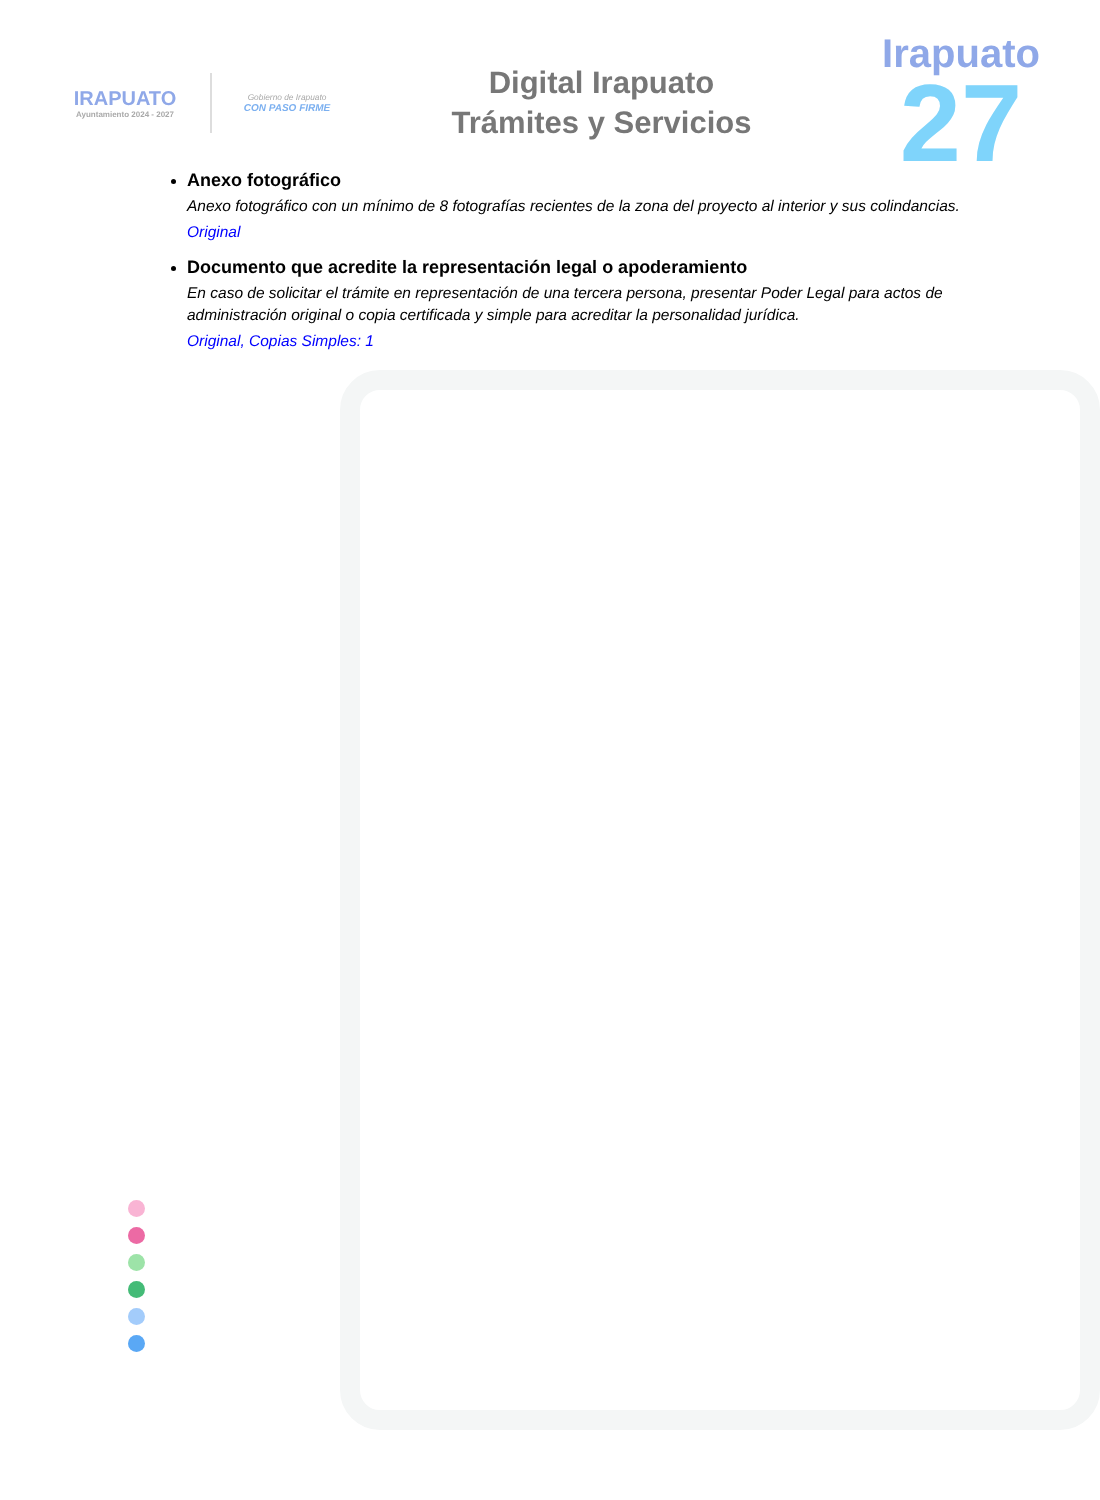IRAPUATO
Ayuntamiento 2024 - 2027
Gobierno de Irapuato
CON PASO FIRME
Digital Irapuato
Trámites y Servicios
Irapuato
27
Anexo fotográfico
Anexo fotográfico con un mínimo de 8 fotografías recientes de la zona del proyecto al interior y sus colindancias.
Original
Documento que acredite la representación legal o apoderamiento
En caso de solicitar el trámite en representación de una tercera persona, presentar Poder Legal para actos de administración original o copia certificada y simple para acreditar la personalidad jurídica.
Original, Copias Simples: 1